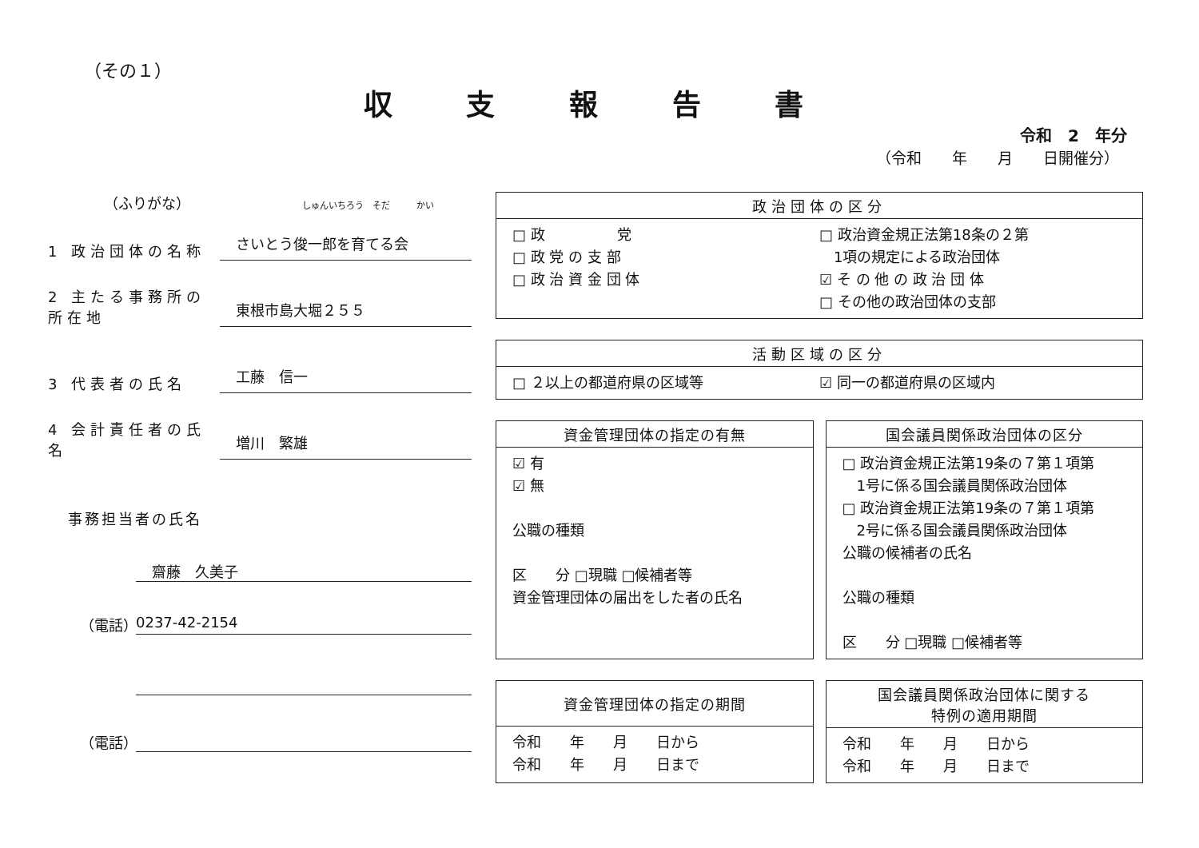（その１）
収 支 報 告 書
令和　2　年分
（令和　　年　　月　　日開催分）
（ふりがな） しゅんいちろう　そだ　　　かい
1 政治団体の名称
さいとう俊一郎を育てる会
2 主たる事務所の所在地
東根市島大堀２５５
3 代表者の氏名
工藤　信一
4 会計責任者の氏名
増川　繁雄
事務担当者の氏名
齋藤　久美子
（電話） 0237-42-2154
（電話）
政治団体の区分
□ 政　　　　　党
□ 政 党 の 支 部
□ 政 治 資 金 団 体
□ 政治資金規正法第18条の２第
　1項の規定による政治団体
☑ そ の 他 の 政 治 団 体
□ その他の政治団体の支部
活動区域の区分
□ ２以上の都道府県の区域等 ☑ 同一の都道府県の区域内
資金管理団体の指定の有無
☑ 有
☑ 無
公職の種類
区　　分 □現職 □候補者等
資金管理団体の届出をした者の氏名
国会議員関係政治団体の区分
□ 政治資金規正法第19条の７第１項第
　1号に係る国会議員関係政治団体
□ 政治資金規正法第19条の７第１項第
　2号に係る国会議員関係政治団体
公職の候補者の氏名
公職の種類
区　　分 □現職 □候補者等
資金管理団体の指定の期間
令和　　年　　月　　日から
令和　　年　　月　　日まで
国会議員関係政治団体に関する
特例の適用期間
令和　　年　　月　　日から
令和　　年　　月　　日まで